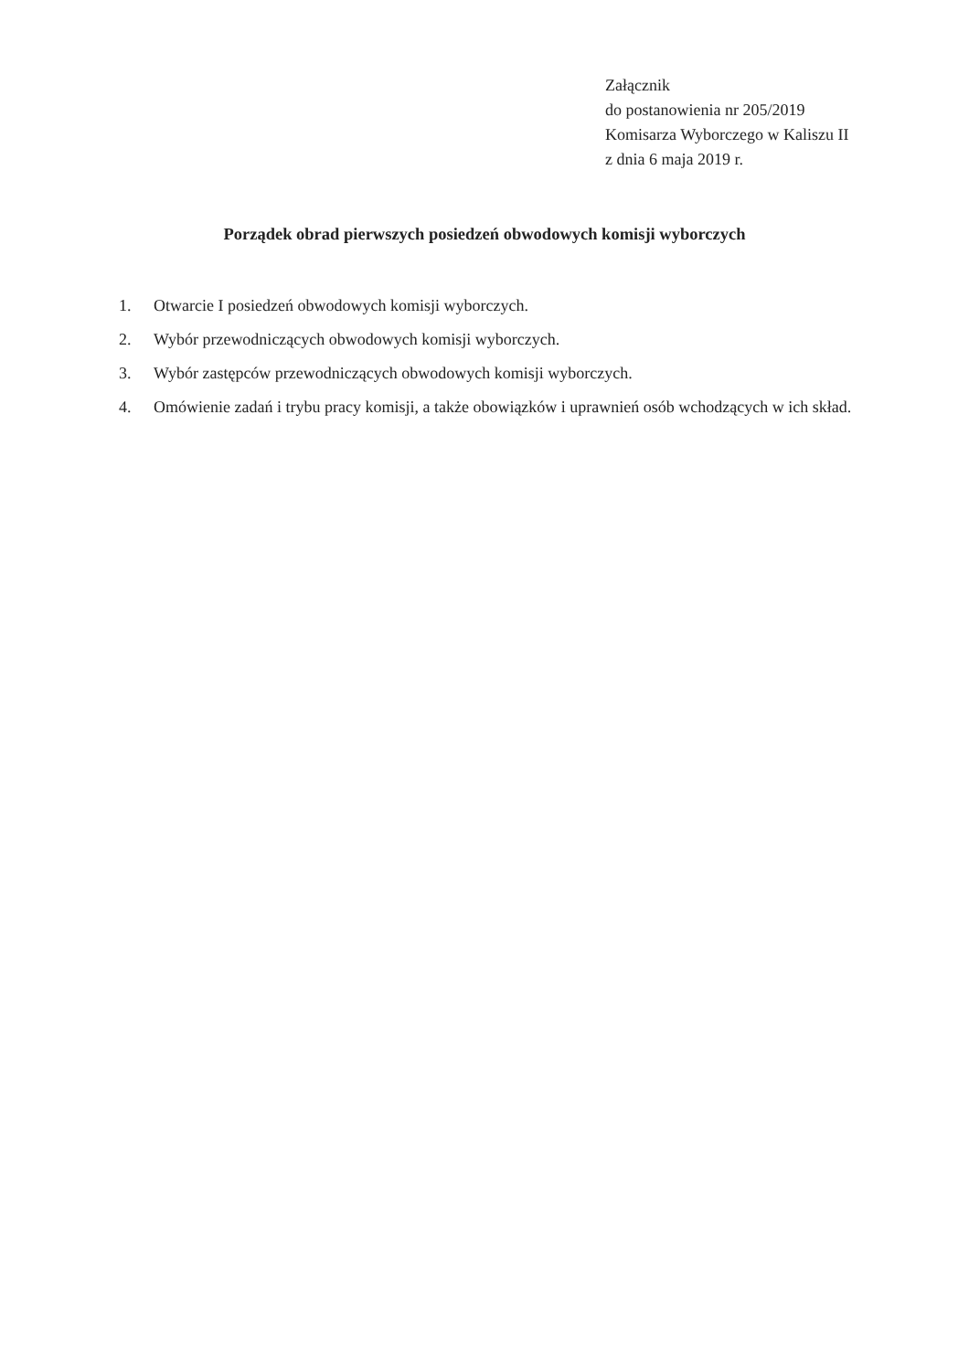Załącznik
do postanowienia nr 205/2019
Komisarza Wyborczego w Kaliszu II
z dnia 6 maja 2019 r.
Porządek obrad pierwszych posiedzeń obwodowych komisji wyborczych
1. Otwarcie I posiedzeń obwodowych komisji wyborczych.
2. Wybór przewodniczących obwodowych komisji wyborczych.
3. Wybór zastępców przewodniczących obwodowych komisji wyborczych.
4. Omówienie zadań i trybu pracy komisji, a także obowiązków i uprawnień osób wchodzących w ich skład.